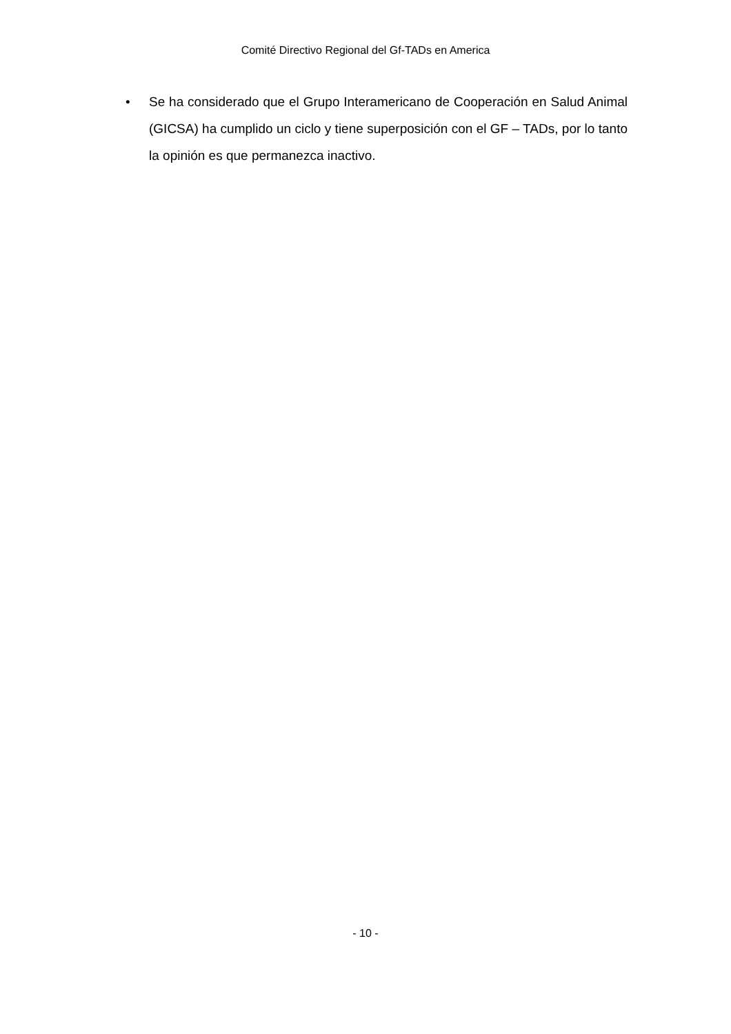Comité Directivo Regional del Gf-TADs en America
• Se ha considerado que el Grupo Interamericano de Cooperación en Salud Animal (GICSA) ha cumplido un ciclo y tiene superposición con el GF – TADs, por lo tanto la opinión es que permanezca inactivo.
- 10 -